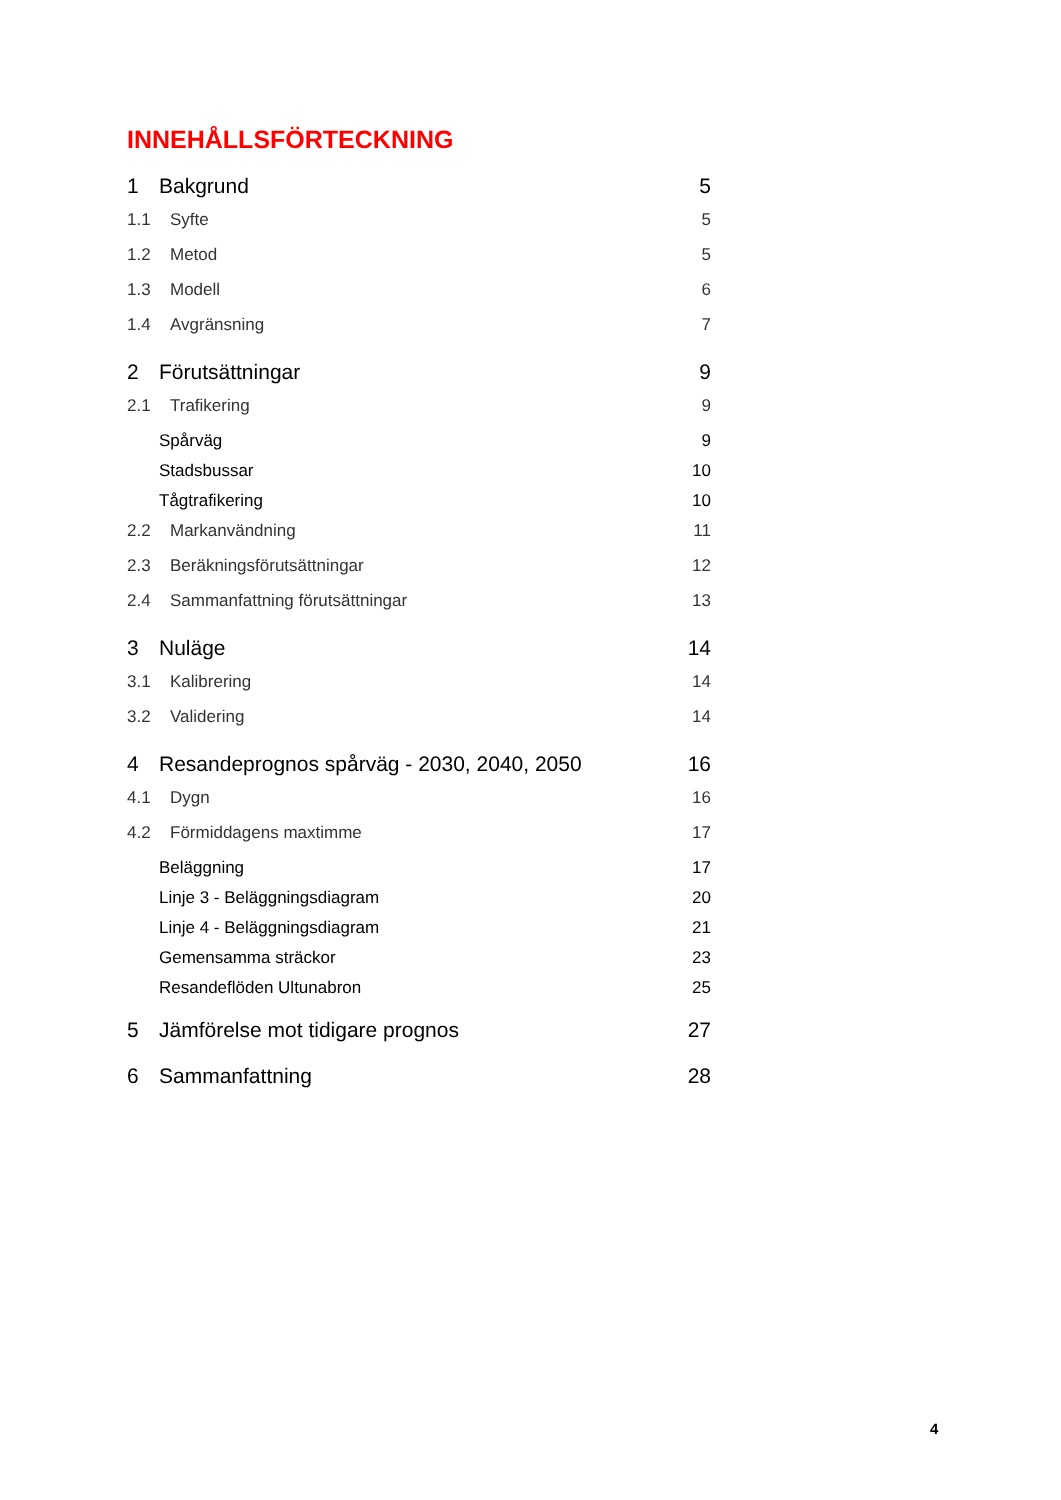INNEHÅLLSFÖRTECKNING
1 Bakgrund 5
1.1 Syfte 5
1.2 Metod 5
1.3 Modell 6
1.4 Avgränsning 7
2 Förutsättningar 9
2.1 Trafikering 9
Spårväg 9
Stadsbussar 10
Tågtrafikering 10
2.2 Markanvändning 11
2.3 Beräkningsförutsättningar 12
2.4 Sammanfattning förutsättningar 13
3 Nuläge 14
3.1 Kalibrering 14
3.2 Validering 14
4 Resandeprognos spårväg - 2030, 2040, 2050 16
4.1 Dygn 16
4.2 Förmiddagens maxtimme 17
Beläggning 17
Linje 3 - Beläggningsdiagram 20
Linje 4 - Beläggningsdiagram 21
Gemensamma sträckor 23
Resandeflöden Ultunabron 25
5 Jämförelse mot tidigare prognos 27
6 Sammanfattning 28
4